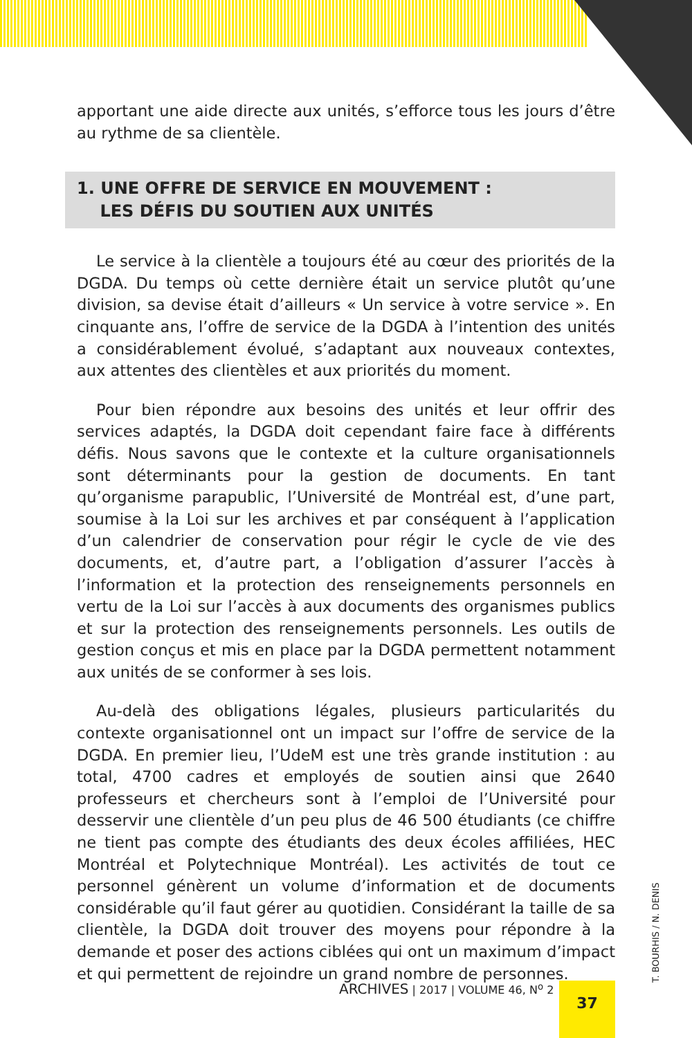apportant une aide directe aux unités, s’efforce tous les jours d’être au rythme de sa clientèle.
1. UNE OFFRE DE SERVICE EN MOUVEMENT :
LES DÉFIS DU SOUTIEN AUX UNITÉS
Le service à la clientèle a toujours été au cœur des priorités de la DGDA. Du temps où cette dernière était un service plutôt qu’une division, sa devise était d’ailleurs « Un service à votre service ». En cinquante ans, l’offre de service de la DGDA à l’intention des unités a considérablement évolué, s’adaptant aux nouveaux contextes, aux attentes des clientèles et aux priorités du moment.
Pour bien répondre aux besoins des unités et leur offrir des services adaptés, la DGDA doit cependant faire face à différents défis. Nous savons que le contexte et la culture organisationnels sont déterminants pour la gestion de documents. En tant qu’organisme parapublic, l’Université de Montréal est, d’une part, soumise à la Loi sur les archives et par conséquent à l’application d’un calendrier de conservation pour régir le cycle de vie des documents, et, d’autre part, a l’obligation d’assurer l’accès à l’information et la protection des renseignements personnels en vertu de la Loi sur l’accès à aux documents des organismes publics et sur la protection des renseignements personnels. Les outils de gestion conçus et mis en place par la DGDA permettent notamment aux unités de se conformer à ses lois.
Au-delà des obligations légales, plusieurs particularités du contexte organisationnel ont un impact sur l’offre de service de la DGDA. En premier lieu, l’UdeM est une très grande institution : au total, 4700 cadres et employés de soutien ainsi que 2640 professeurs et chercheurs sont à l’emploi de l’Université pour desservir une clientèle d’un peu plus de 46 500 étudiants (ce chiffre ne tient pas compte des étudiants des deux écoles affiliées, HEC Montréal et Polytechnique Montréal). Les activités de tout ce personnel génèrent un volume d’information et de documents considérable qu’il faut gérer au quotidien. Considérant la taille de sa clientèle, la DGDA doit trouver des moyens pour répondre à la demande et poser des actions ciblées qui ont un maximum d’impact et qui permettent de rejoindre un grand nombre de personnes.
ARCHIVES | 2017 | VOLUME 46, N<sup>o</sup> 2
37 T. BOURHIS / N. DENIS